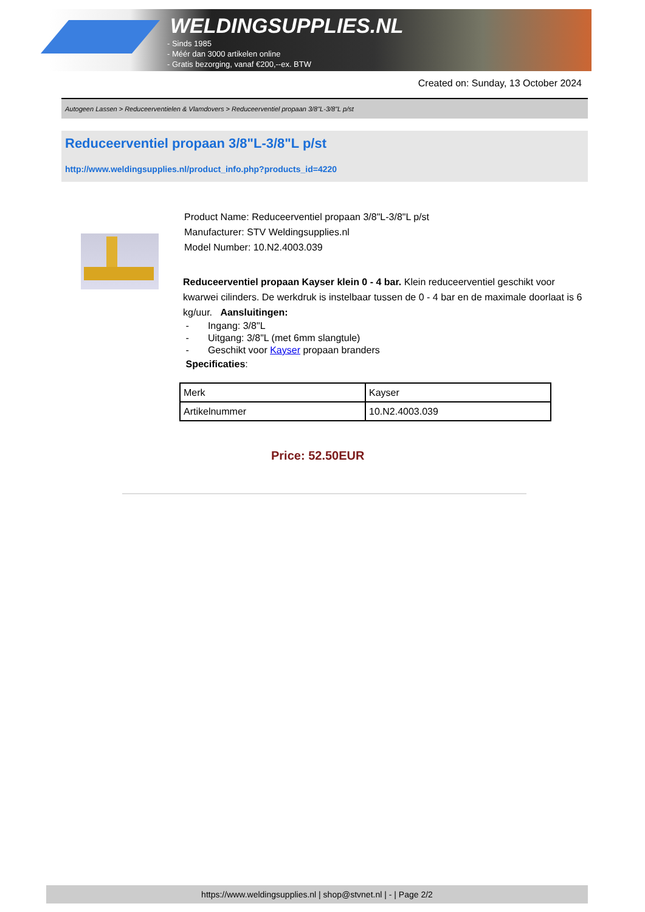WELDINGSUPPLIES.NL
- Sinds 1985
- Méér dan 3000 artikelen online
- Gratis bezorging, vanaf €200,--ex. BTW
Created on: Sunday, 13 October 2024
Autogeen Lassen > Reduceerventielen & Vlamdovers > Reduceerventiel propaan 3/8"L-3/8"L p/st
Reduceerventiel propaan 3/8"L-3/8"L p/st
http://www.weldingsupplies.nl/product_info.php?products_id=4220
Product Name: Reduceerventiel propaan 3/8"L-3/8"L p/st
Manufacturer: STV Weldingsupplies.nl
Model Number: 10.N2.4003.039
Reduceerventiel propaan Kayser klein 0 - 4 bar. Klein reduceerventiel geschikt voor kwarwei cilinders. De werkdruk is instelbaar tussen de 0 - 4 bar en de maximale doorlaat is 6 kg/uur. Aansluitingen:
- Ingang: 3/8"L
- Uitgang: 3/8"L (met 6mm slangtule)
- Geschikt voor Kayser propaan branders
Specificaties:
| Merk | Kayser |
| Artikelnummer | 10.N2.4003.039 |
Price: 52.50EUR
https://www.weldingsupplies.nl | shop@stvnet.nl | - | Page 2/2